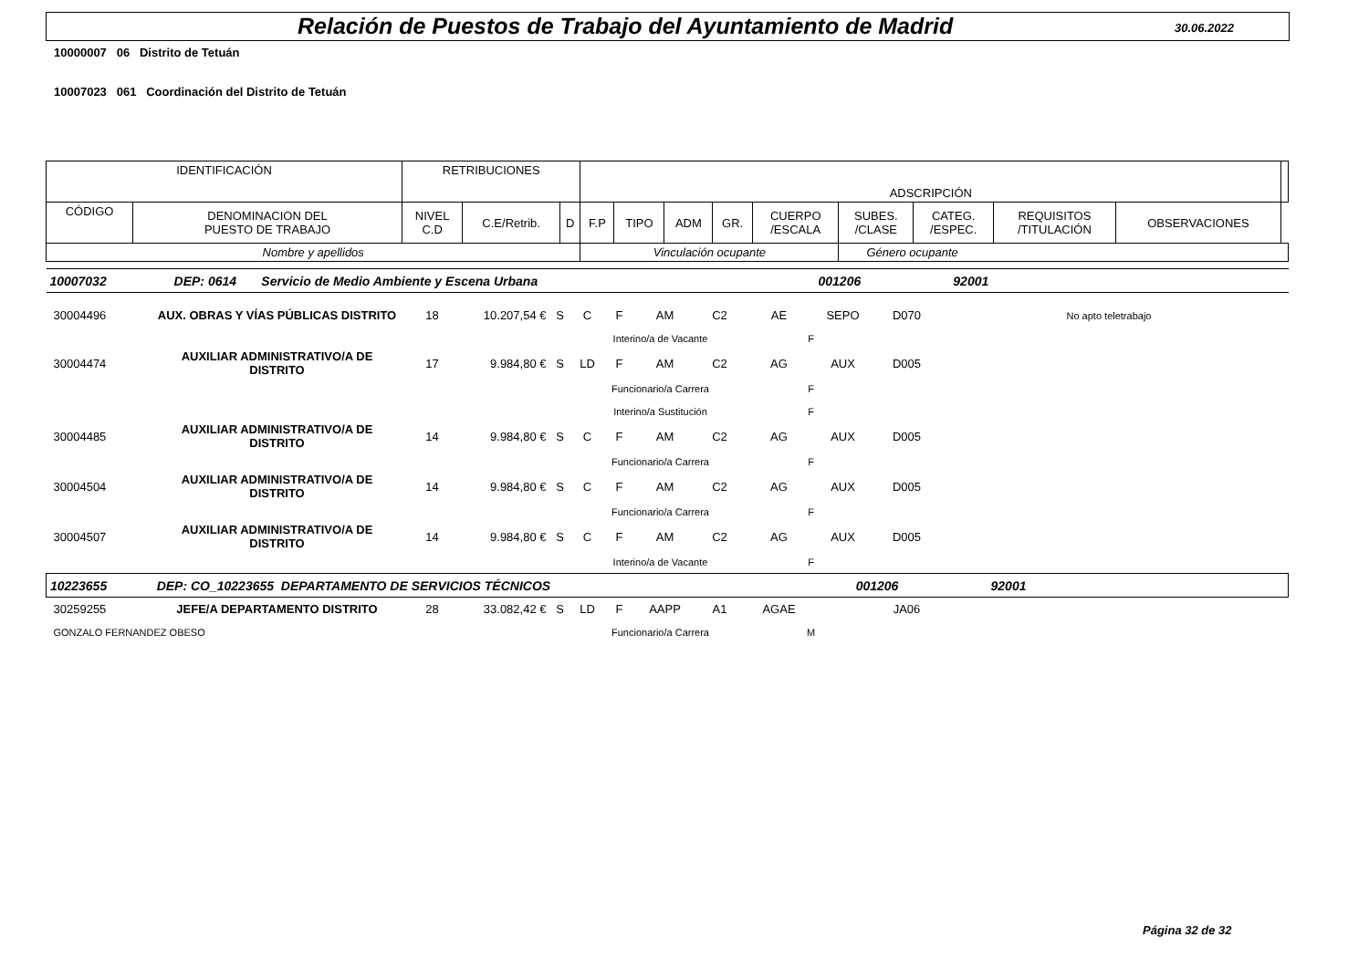Relación de Puestos de Trabajo del Ayuntamiento de Madrid 30.06.2022
10000007 06 Distrito de Tetuán
10007023 061 Coordinación del Distrito de Tetuán
| IDENTIFICACIÓN | | RETRIBUCIONES | | | ADSCRIPCIÓN | | | | | | | | | |
| CÓDIGO | DENOMINACION DEL PUESTO DE TRABAJO | NIVEL C.D | C.E/Retrib. | D | F.P | TIPO | ADM | GR. | CUERPO /ESCALA | SUBES. /CLASE | CATEG. /ESPEC. | REQUISITOS /TITULACIÓN | OBSERVACIONES | |
| Nombre y apellidos | | | | | Vinculación ocupante | | | | | Género ocupante | | | | |
| 10007032 DEP: 0614 Servicio de Medio Ambiente y Escena Urbana 001206 92001 | | | | | | | | | | | | | |
| 30004496 | AUX. OBRAS Y VÍAS PÚBLICAS DISTRITO | 18 | 10.207,54 € | S | C | F | AM | C2 | AE | SEPO | D070 | | No apto teletrabajo |
| | | | | | Interino/a de Vacante | | | | F | | | | |
| 30004474 | AUXILIAR ADMINISTRATIVO/A DE DISTRITO | 17 | 9.984,80 € | S | LD | F | AM | C2 | AG | AUX | D005 | | |
| | | | | | Funcionario/a Carrera | | | | F | | | | |
| | | | | | Interino/a Sustitución | | | | F | | | | |
| 30004485 | AUXILIAR ADMINISTRATIVO/A DE DISTRITO | 14 | 9.984,80 € | S | C | F | AM | C2 | AG | AUX | D005 | | |
| | | | | | Funcionario/a Carrera | | | | F | | | | |
| 30004504 | AUXILIAR ADMINISTRATIVO/A DE DISTRITO | 14 | 9.984,80 € | S | C | F | AM | C2 | AG | AUX | D005 | | |
| | | | | | Funcionario/a Carrera | | | | F | | | | |
| 30004507 | AUXILIAR ADMINISTRATIVO/A DE DISTRITO | 14 | 9.984,80 € | S | C | F | AM | C2 | AG | AUX | D005 | | |
| | | | | | Interino/a de Vacante | | | | F | | | | |
| 10223655 DEP: CO_10223655 DEPARTAMENTO DE SERVICIOS TÉCNICOS 001206 92001 | | | | | | | | | | | | | |
| 30259255 | JEFE/A DEPARTAMENTO DISTRITO | 28 | 33.082,42 € | S | LD | F | AAPP | A1 | AGAE | | JA06 | | |
| GONZALO FERNANDEZ OBESO | | | | | Funcionario/a Carrera | | | | M | | | | |
Página 32 de 32